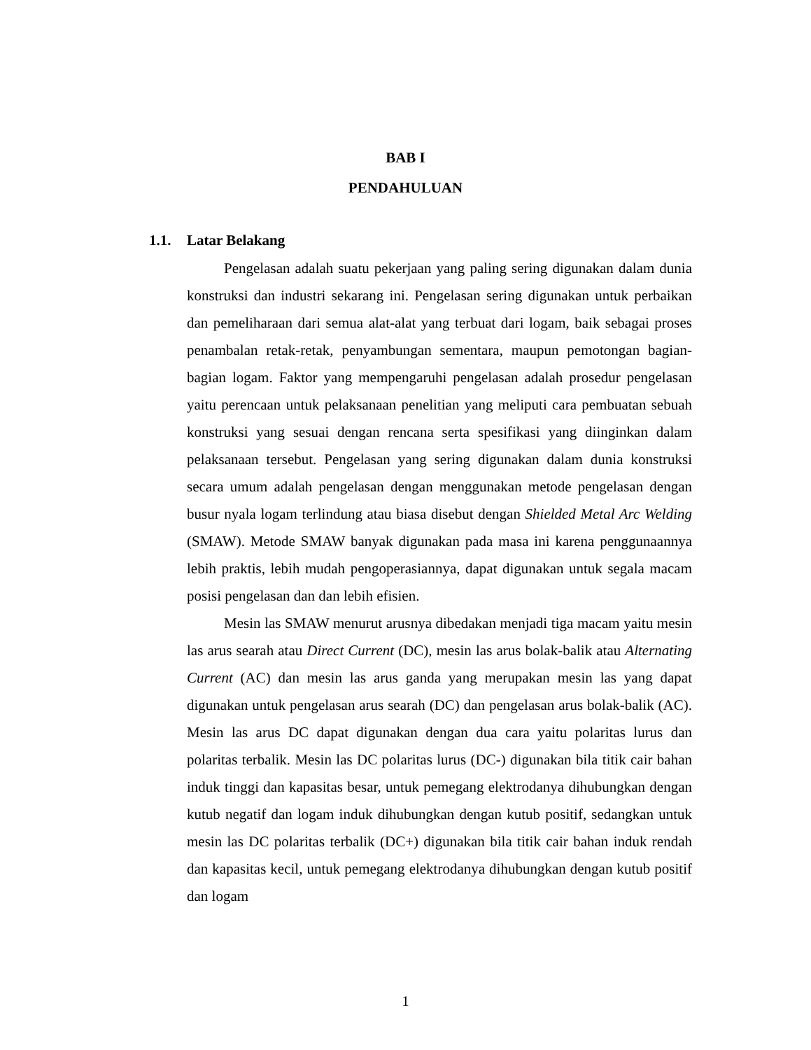BAB I
PENDAHULUAN
1.1. Latar Belakang
Pengelasan adalah suatu pekerjaan yang paling sering digunakan dalam dunia konstruksi dan industri sekarang ini. Pengelasan sering digunakan untuk perbaikan dan pemeliharaan dari semua alat-alat yang terbuat dari logam, baik sebagai proses penambalan retak-retak, penyambungan sementara, maupun pemotongan bagian-bagian logam. Faktor yang mempengaruhi pengelasan adalah prosedur pengelasan yaitu perencaan untuk pelaksanaan penelitian yang meliputi cara pembuatan sebuah konstruksi yang sesuai dengan rencana serta spesifikasi yang diinginkan dalam pelaksanaan tersebut. Pengelasan yang sering digunakan dalam dunia konstruksi secara umum adalah pengelasan dengan menggunakan metode pengelasan dengan busur nyala logam terlindung atau biasa disebut dengan Shielded Metal Arc Welding (SMAW). Metode SMAW banyak digunakan pada masa ini karena penggunaannya lebih praktis, lebih mudah pengoperasiannya, dapat digunakan untuk segala macam posisi pengelasan dan dan lebih efisien.
Mesin las SMAW menurut arusnya dibedakan menjadi tiga macam yaitu mesin las arus searah atau Direct Current (DC), mesin las arus bolak-balik atau Alternating Current (AC) dan mesin las arus ganda yang merupakan mesin las yang dapat digunakan untuk pengelasan arus searah (DC) dan pengelasan arus bolak-balik (AC). Mesin las arus DC dapat digunakan dengan dua cara yaitu polaritas lurus dan polaritas terbalik. Mesin las DC polaritas lurus (DC-) digunakan bila titik cair bahan induk tinggi dan kapasitas besar, untuk pemegang elektrodanya dihubungkan dengan kutub negatif dan logam induk dihubungkan dengan kutub positif, sedangkan untuk mesin las DC polaritas terbalik (DC+) digunakan bila titik cair bahan induk rendah dan kapasitas kecil, untuk pemegang elektrodanya dihubungkan dengan kutub positif dan logam
1